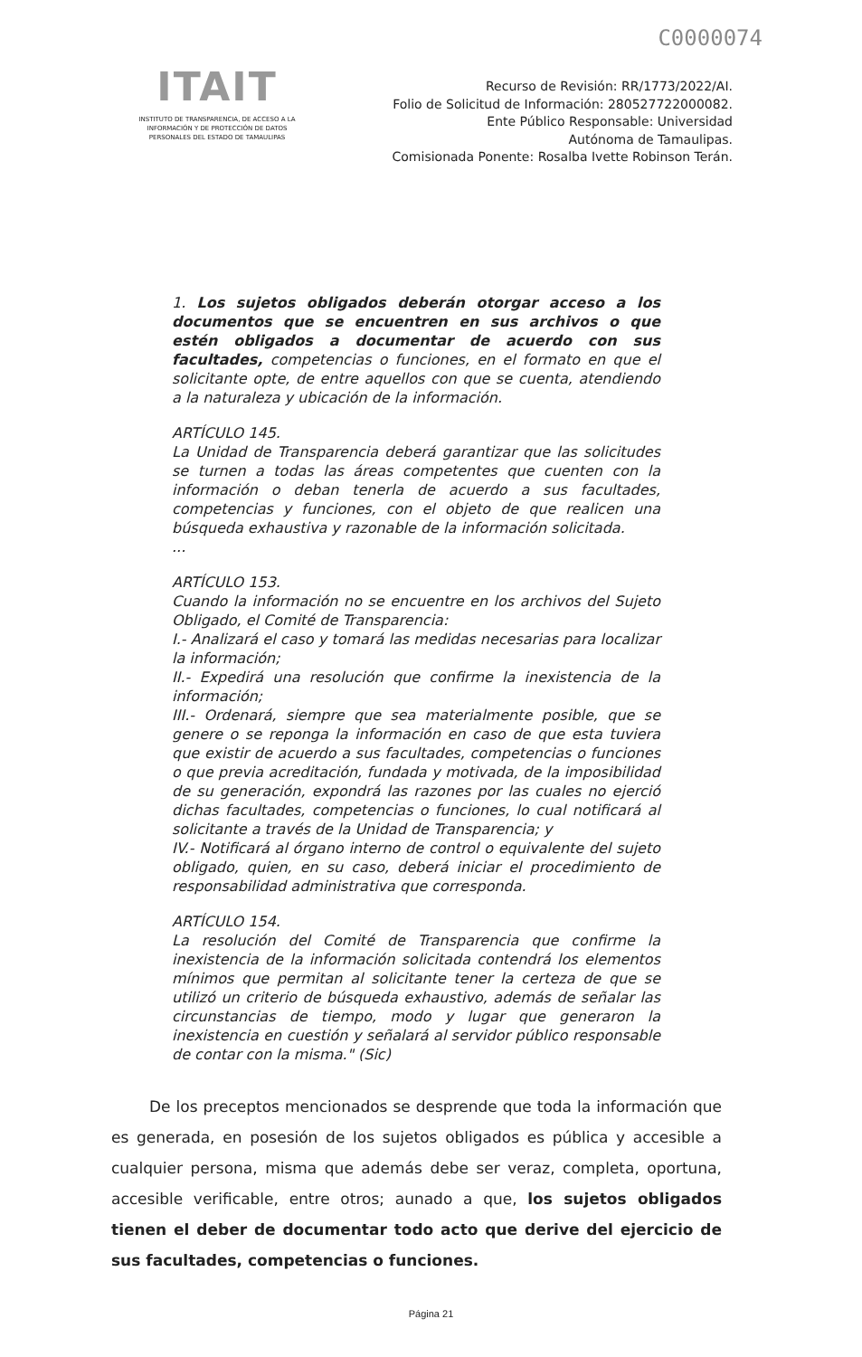C0000074
ITAIT
INSTITUTO DE TRANSPARENCIA, DE ACCESO A LA INFORMACIÓN Y DE PROTECCIÓN DE DATOS PERSONALES DEL ESTADO DE TAMAULIPAS
Recurso de Revisión: RR/1773/2022/AI.
Folio de Solicitud de Información: 280527722000082.
Ente Público Responsable: Universidad
Autónoma de Tamaulipas.
Comisionada Ponente: Rosalba Ivette Robinson Terán.
1. Los sujetos obligados deberán otorgar acceso a los documentos que se encuentren en sus archivos o que estén obligados a documentar de acuerdo con sus facultades, competencias o funciones, en el formato en que el solicitante opte, de entre aquellos con que se cuenta, atendiendo a la naturaleza y ubicación de la información.
ARTÍCULO 145.
La Unidad de Transparencia deberá garantizar que las solicitudes se turnen a todas las áreas competentes que cuenten con la información o deban tenerla de acuerdo a sus facultades, competencias y funciones, con el objeto de que realicen una búsqueda exhaustiva y razonable de la información solicitada.
...
ARTÍCULO 153.
Cuando la información no se encuentre en los archivos del Sujeto Obligado, el Comité de Transparencia:
I.- Analizará el caso y tomará las medidas necesarias para localizar la información;
II.- Expedirá una resolución que confirme la inexistencia de la información;
III.- Ordenará, siempre que sea materialmente posible, que se genere o se reponga la información en caso de que esta tuviera que existir de acuerdo a sus facultades, competencias o funciones o que previa acreditación, fundada y motivada, de la imposibilidad de su generación, expondrá las razones por las cuales no ejerció dichas facultades, competencias o funciones, lo cual notificará al solicitante a través de la Unidad de Transparencia; y
IV.- Notificará al órgano interno de control o equivalente del sujeto obligado, quien, en su caso, deberá iniciar el procedimiento de responsabilidad administrativa que corresponda.
ARTÍCULO 154.
La resolución del Comité de Transparencia que confirme la inexistencia de la información solicitada contendrá los elementos mínimos que permitan al solicitante tener la certeza de que se utilizó un criterio de búsqueda exhaustivo, además de señalar las circunstancias de tiempo, modo y lugar que generaron la inexistencia en cuestión y señalará al servidor público responsable de contar con la misma." (Sic)
De los preceptos mencionados se desprende que toda la información que es generada, en posesión de los sujetos obligados es pública y accesible a cualquier persona, misma que además debe ser veraz, completa, oportuna, accesible verificable, entre otros; aunado a que, los sujetos obligados tienen el deber de documentar todo acto que derive del ejercicio de sus facultades, competencias o funciones.
Página 21